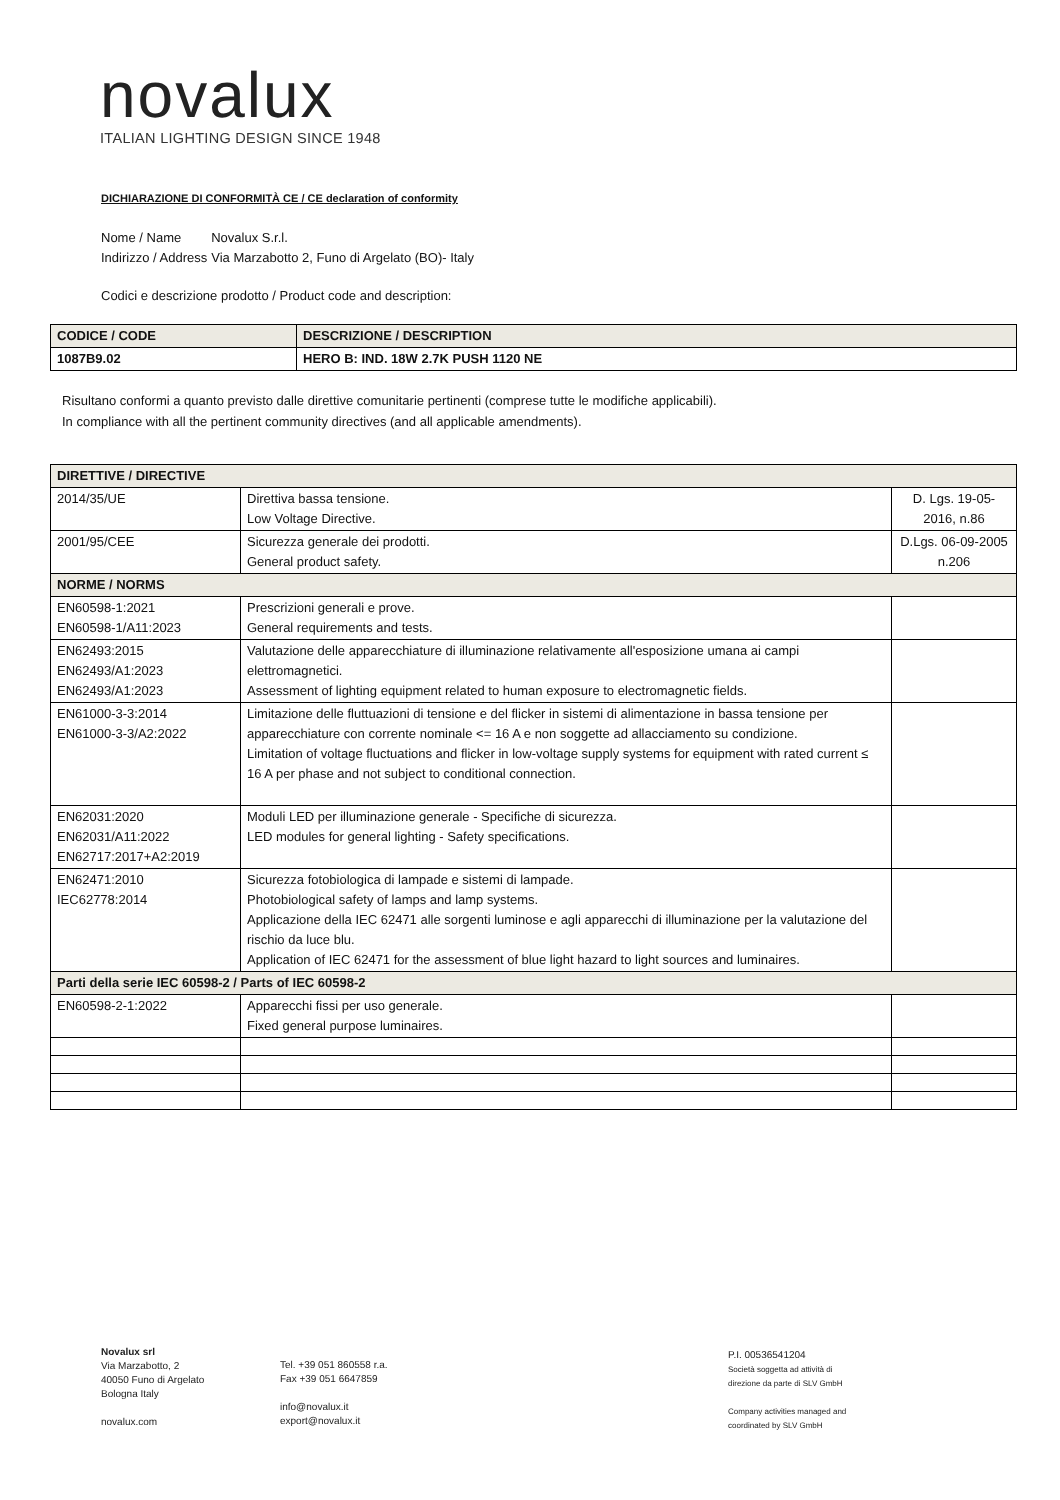novalux
ITALIAN LIGHTING DESIGN SINCE 1948
DICHIARAZIONE DI CONFORMITÀ CE / CE declaration of conformity
| Nome / Name | Novalux S.r.l. |
| Indirizzo / Address | Via Marzabotto 2, Funo di Argelato (BO)- Italy |
Codici e descrizione prodotto / Product code and description:
| CODICE / CODE | DESCRIZIONE / DESCRIPTION |
| 1087B9.02 | HERO B: IND. 18W 2.7K PUSH 1120 NE |
Risultano conformi a quanto previsto dalle direttive comunitarie pertinenti (comprese tutte le modifiche applicabili).
In compliance with all the pertinent community directives (and all applicable amendments).
| DIRETTIVE / DIRECTIVE | | |
| 2014/35/UE | Direttiva bassa tensione. Low Voltage Directive. | D. Lgs. 19-05-2016, n.86 |
| 2001/95/CEE | Sicurezza generale dei prodotti. General product safety. | D.Lgs. 06-09-2005 n.206 |
| NORME / NORMS | | |
| EN60598-1:2021 EN60598-1/A11:2023 | Prescrizioni generali e prove. General requirements and tests. | |
| EN62493:2015 EN62493/A1:2023 EN62493/A1:2023 | Valutazione delle apparecchiature di illuminazione relativamente all'esposizione umana ai campi elettromagnetici. Assessment of lighting equipment related to human exposure to electromagnetic fields. | |
| EN61000-3-3:2014 EN61000-3-3/A2:2022 | Limitazione delle fluttuazioni di tensione e del flicker in sistemi di alimentazione in bassa tensione per apparecchiature con corrente nominale <= 16 A e non soggette ad allacciamento su condizione. Limitation of voltage fluctuations and flicker in low-voltage supply systems for equipment with rated current ≤ 16 A per phase and not subject to conditional connection. | |
| EN62031:2020 EN62031/A11:2022 EN62717:2017+A2:2019 | Moduli LED per illuminazione generale - Specifiche di sicurezza. LED modules for general lighting - Safety specifications. | |
| EN62471:2010 IEC62778:2014 | Sicurezza fotobiologica di lampade e sistemi di lampade. Photobiological safety of lamps and lamp systems. Applicazione della IEC 62471 alle sorgenti luminose e agli apparecchi di illuminazione per la valutazione del rischio da luce blu. Application of IEC 62471 for the assessment of blue light hazard to light sources and luminaires. | |
| Parti della serie IEC 60598-2 / Parts of IEC 60598-2 | | |
| EN60598-2-1:2022 | Apparecchi fissi per uso generale. Fixed general purpose luminaires. | |
Novalux srl
Via Marzabotto, 2
40050 Funo di Argelato
Bologna Italy
novalux.com
Tel. +39 051 860558 r.a.
Fax +39 051 6647859
info@novalux.it
export@novalux.it
P.I. 00536541204
Società soggetta ad attività di
direzione da parte di SLV GmbH
Company activities managed and
coordinated by SLV GmbH